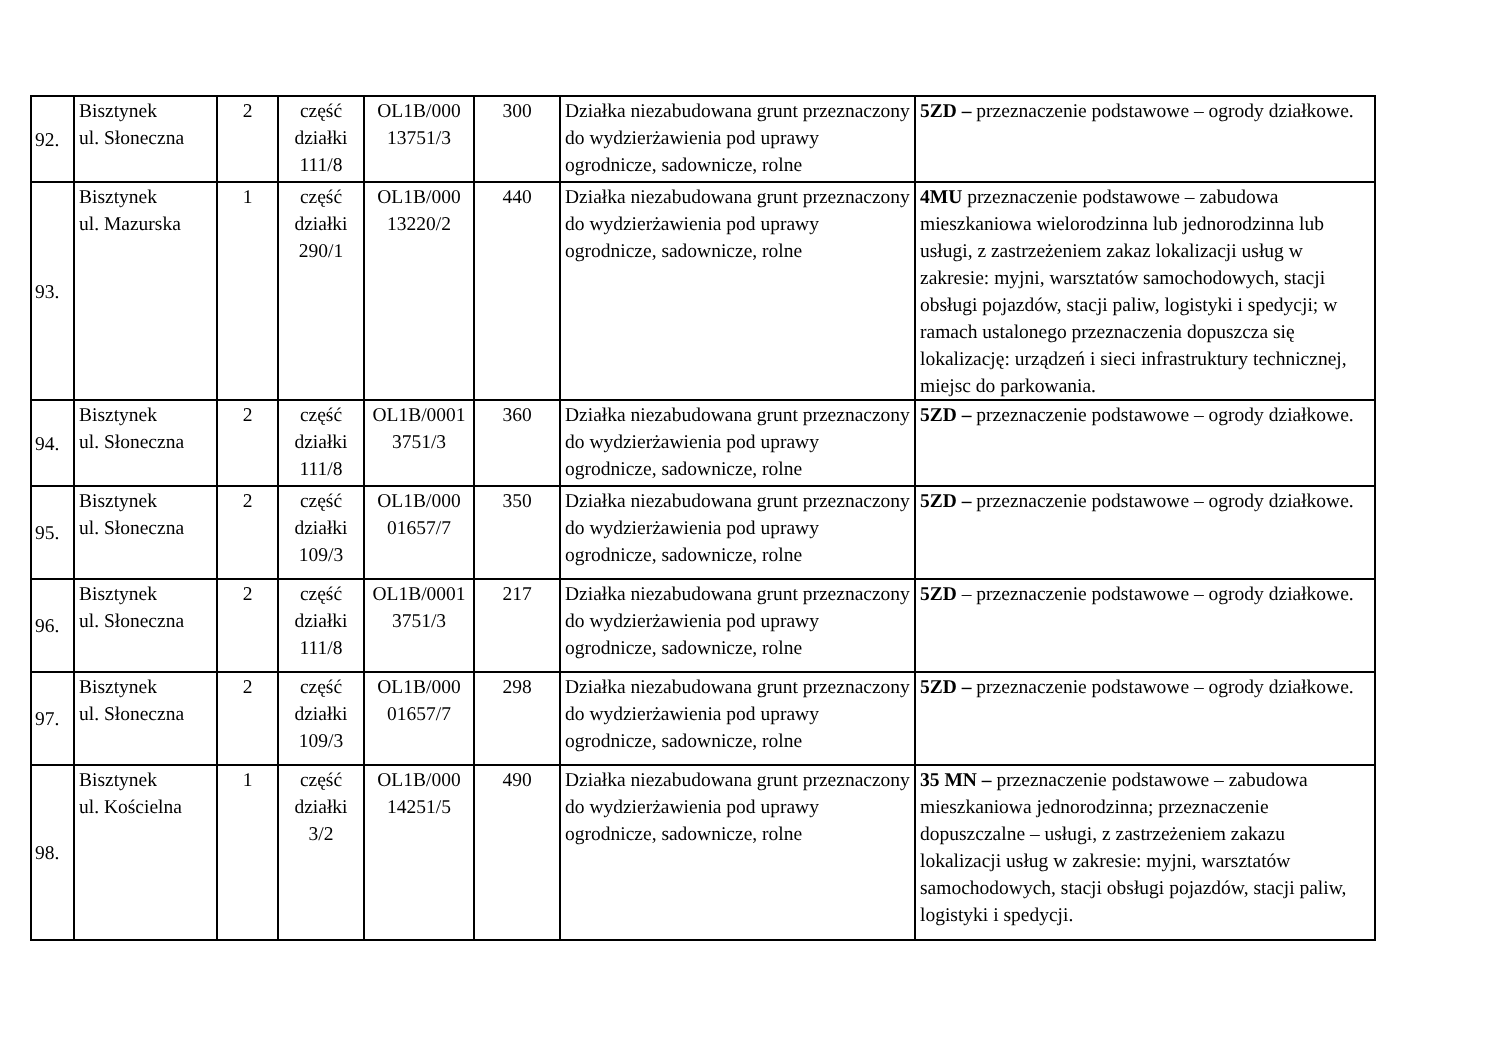| 92. | Bisztynek ul. Słoneczna | 2 | część działki 111/8 | OL1B/000 13751/3 | 300 | Działka niezabudowana grunt przeznaczony do wydzierżawienia pod uprawy ogrodnicze, sadownicze, rolne | 5ZD – przeznaczenie podstawowe – ogrody działkowe. |
| 93. | Bisztynek ul. Mazurska | 1 | część działki 290/1 | OL1B/000 13220/2 | 440 | Działka niezabudowana grunt przeznaczony do wydzierżawienia pod uprawy ogrodnicze, sadownicze, rolne | 4MU przeznaczenie podstawowe – zabudowa mieszkaniowa wielorodzinna lub jednorodzinna lub usługi, z zastrzeżeniem zakaz lokalizacji usług w zakresie: myjni, warsztatów samochodowych, stacji obsługi pojazdów, stacji paliw, logistyki i spedycji; w ramach ustalonego przeznaczenia dopuszcza się lokalizację: urządzeń i sieci infrastruktury technicznej, miejsc do parkowania. |
| 94. | Bisztynek ul. Słoneczna | 2 | część działki 111/8 | OL1B/0001 3751/3 | 360 | Działka niezabudowana grunt przeznaczony do wydzierżawienia pod uprawy ogrodnicze, sadownicze, rolne | 5ZD – przeznaczenie podstawowe – ogrody działkowe. |
| 95. | Bisztynek ul. Słoneczna | 2 | część działki 109/3 | OL1B/000 01657/7 | 350 | Działka niezabudowana grunt przeznaczony do wydzierżawienia pod uprawy ogrodnicze, sadownicze, rolne | 5ZD – przeznaczenie podstawowe – ogrody działkowe. |
| 96. | Bisztynek ul. Słoneczna | 2 | część działki 111/8 | OL1B/0001 3751/3 | 217 | Działka niezabudowana grunt przeznaczony do wydzierżawienia pod uprawy ogrodnicze, sadownicze, rolne | 5ZD – przeznaczenie podstawowe – ogrody działkowe. |
| 97. | Bisztynek ul. Słoneczna | 2 | część działki 109/3 | OL1B/000 01657/7 | 298 | Działka niezabudowana grunt przeznaczony do wydzierżawienia pod uprawy ogrodnicze, sadownicze, rolne | 5ZD – przeznaczenie podstawowe – ogrody działkowe. |
| 98. | Bisztynek ul. Kościelna | 1 | część działki 3/2 | OL1B/000 14251/5 | 490 | Działka niezabudowana grunt przeznaczony do wydzierżawienia pod uprawy ogrodnicze, sadownicze, rolne | 35 MN – przeznaczenie podstawowe – zabudowa mieszkaniowa jednorodzinna; przeznaczenie dopuszczalne – usługi, z zastrzeżeniem zakazu lokalizacji usług w zakresie: myjni, warsztatów samochodowych, stacji obsługi pojazdów, stacji paliw, logistyki i spedycji. |